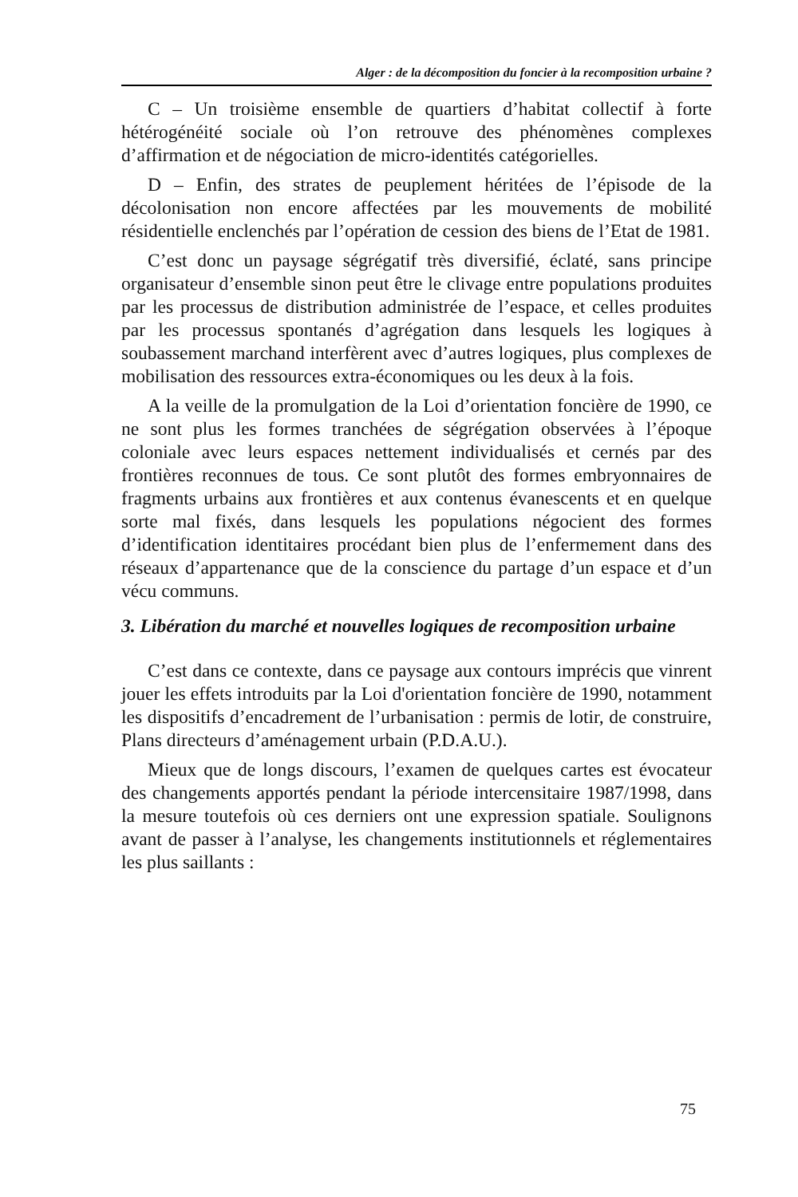Alger : de la décomposition du foncier à la recomposition urbaine ?
C – Un troisième ensemble de quartiers d’habitat collectif à forte hétérogénéité sociale où l’on retrouve des phénomènes complexes d’affirmation et de négociation de micro-identités catégorielles.
D – Enfin, des strates de peuplement héritées de l’épisode de la décolonisation non encore affectées par les mouvements de mobilité résidentielle enclenchés par l’opération de cession des biens de l’Etat de 1981.
C’est donc un paysage ségrégatif très diversifié, éclaté, sans principe organisateur d’ensemble sinon peut être le clivage entre populations produites par les processus de distribution administrée de l’espace, et celles produites par les processus spontanés d’agrégation dans lesquels les logiques à soubassement marchand interfèrent avec d’autres logiques, plus complexes de mobilisation des ressources extra-économiques ou les deux à la fois.
A la veille de la promulgation de la Loi d’orientation foncière de 1990, ce ne sont plus les formes tranchées de ségrégation observées à l’époque coloniale avec leurs espaces nettement individualisés et cernés par des frontières reconnues de tous. Ce sont plutôt des formes embryonnaires de fragments urbains aux frontières et aux contenus évanescents et en quelque sorte mal fixés, dans lesquels les populations négocient des formes d’identification identitaires procédant bien plus de l’enfermement dans des réseaux d’appartenance que de la conscience du partage d’un espace et d’un vécu communs.
3. Libération du marché et nouvelles logiques de recomposition urbaine
C’est dans ce contexte, dans ce paysage aux contours imprécis que vinrent jouer les effets introduits par la Loi d'orientation foncière de 1990, notamment les dispositifs d’encadrement de l’urbanisation : permis de lotir, de construire, Plans directeurs d’aménagement urbain (P.D.A.U.).
Mieux que de longs discours, l’examen de quelques cartes est évocateur des changements apportés pendant la période intercensitaire 1987/1998, dans la mesure toutefois où ces derniers ont une expression spatiale. Soulignons avant de passer à l’analyse, les changements institutionnels et réglementaires les plus saillants :
75